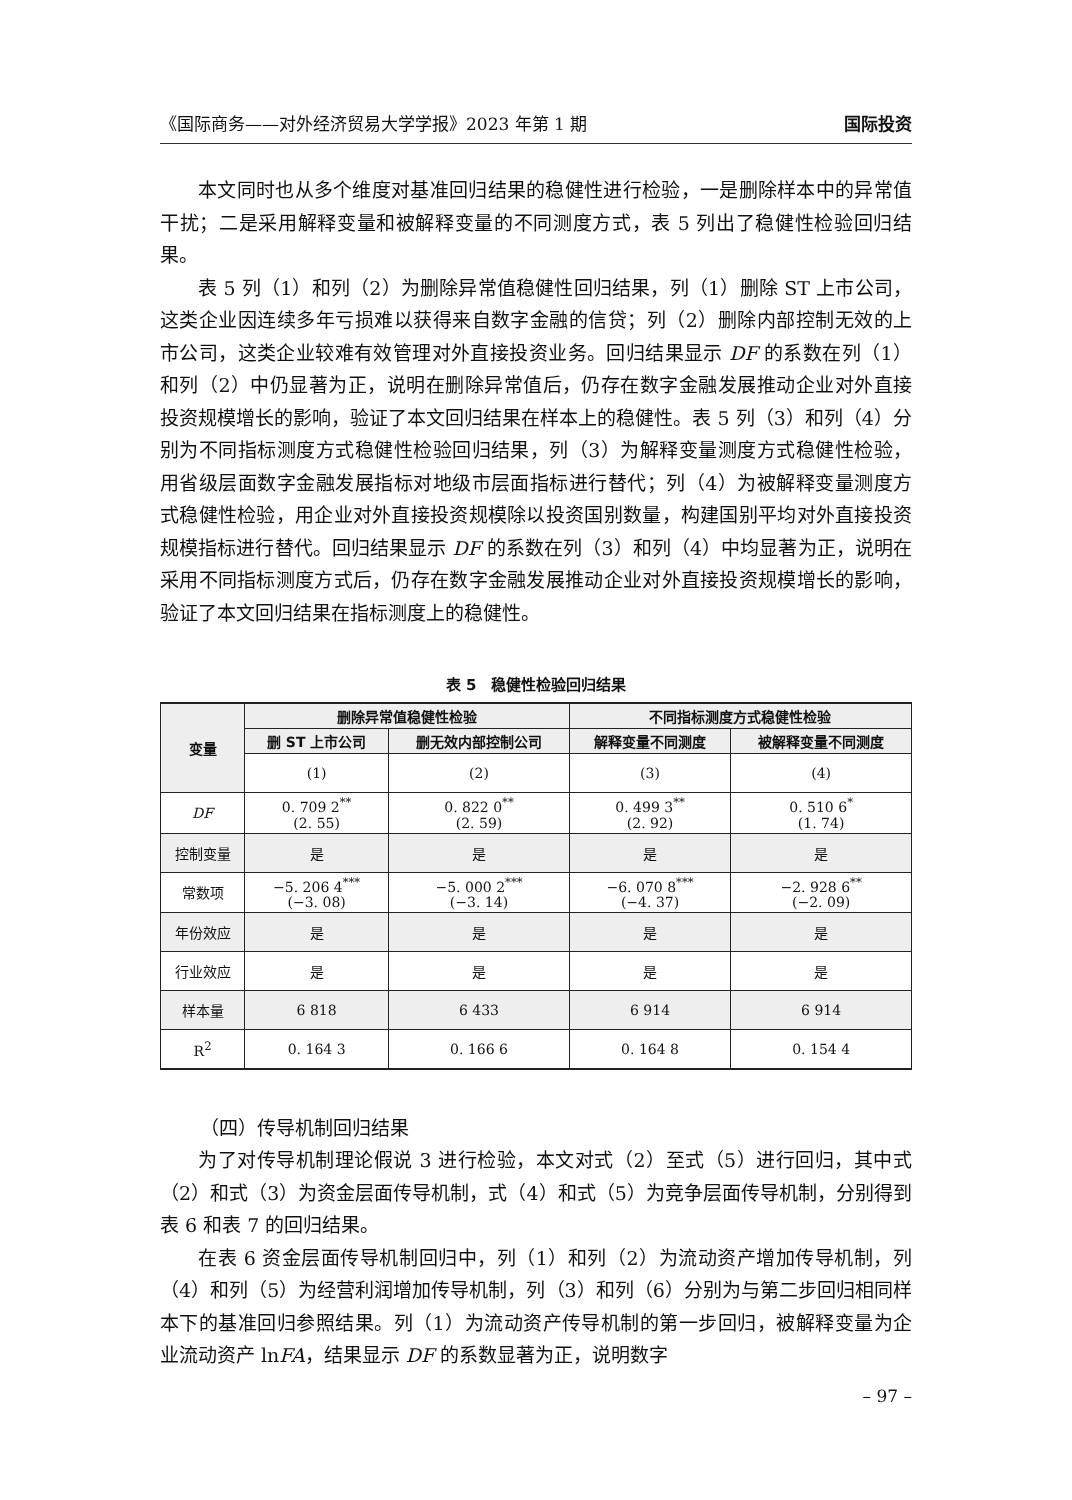《国际商务——对外经济贸易大学学报》2023 年第 1 期 国际投资
本文同时也从多个维度对基准回归结果的稳健性进行检验，一是删除样本中的异常值干扰；二是采用解释变量和被解释变量的不同测度方式，表 5 列出了稳健性检验回归结果。
表 5 列（1）和列（2）为删除异常值稳健性回归结果，列（1）删除 ST 上市公司，这类企业因连续多年亏损难以获得来自数字金融的信贷；列（2）删除内部控制无效的上市公司，这类企业较难有效管理对外直接投资业务。回归结果显示 DF 的系数在列（1）和列（2）中仍显著为正，说明在删除异常值后，仍存在数字金融发展推动企业对外直接投资规模增长的影响，验证了本文回归结果在样本上的稳健性。表 5 列（3）和列（4）分别为不同指标测度方式稳健性检验回归结果，列（3）为解释变量测度方式稳健性检验，用省级层面数字金融发展指标对地级市层面指标进行替代；列（4）为被解释变量测度方式稳健性检验，用企业对外直接投资规模除以投资国别数量，构建国别平均对外直接投资规模指标进行替代。回归结果显示 DF 的系数在列（3）和列（4）中均显著为正，说明在采用不同指标测度方式后，仍存在数字金融发展推动企业对外直接投资规模增长的影响，验证了本文回归结果在指标测度上的稳健性。
表 5　稳健性检验回归结果
| 变量 | 删除异常值稳健性检验 | | 不同指标测度方式稳健性检验 | |
| --- | --- | --- | --- | --- |
| | 删 ST 上市公司 | 删无效内部控制公司 | 解释变量不同测度 | 被解释变量不同测度 |
| | (1) | (2) | (3) | (4) |
| DF | 0. 709 2<sup>**</sup> (2. 55) | 0. 822 0<sup>**</sup> (2. 59) | 0. 499 3<sup>**</sup> (2. 92) | 0. 510 6<sup>*</sup> (1. 74) |
| 控制变量 | 是 | 是 | 是 | 是 |
| 常数项 | −5. 206 4<sup>***</sup> (−3. 08) | −5. 000 2<sup>***</sup> (−3. 14) | −6. 070 8<sup>***</sup> (−4. 37) | −2. 928 6<sup>**</sup> (−2. 09) |
| 年份效应 | 是 | 是 | 是 | 是 |
| 行业效应 | 是 | 是 | 是 | 是 |
| 样本量 | 6 818 | 6 433 | 6 914 | 6 914 |
| R<sup>2</sup> | 0. 164 3 | 0. 166 6 | 0. 164 8 | 0. 154 4 |
（四）传导机制回归结果
为了对传导机制理论假说 3 进行检验，本文对式（2）至式（5）进行回归，其中式（2）和式（3）为资金层面传导机制，式（4）和式（5）为竞争层面传导机制，分别得到表 6 和表 7 的回归结果。
在表 6 资金层面传导机制回归中，列（1）和列（2）为流动资产增加传导机制，列（4）和列（5）为经营利润增加传导机制，列（3）和列（6）分别为与第二步回归相同样本下的基准回归参照结果。列（1）为流动资产传导机制的第一步回归，被解释变量为企业流动资产 lnFA，结果显示 DF 的系数显著为正，说明数字
– 97 –